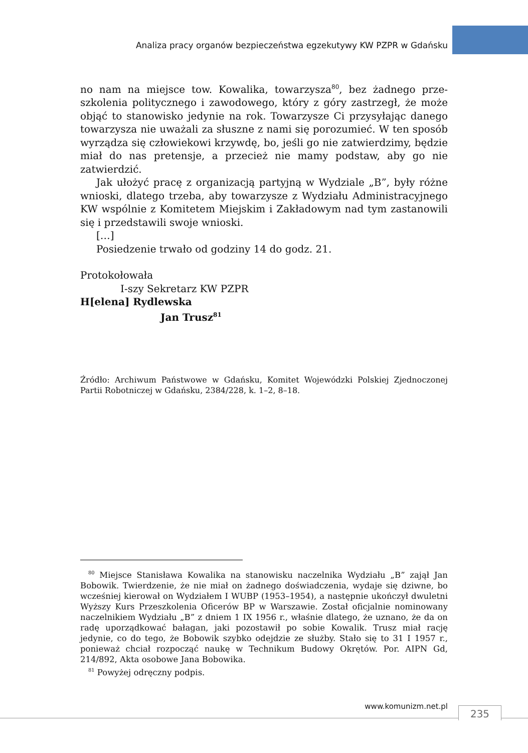Analiza pracy organów bezpieczeństwa egzekutywy KW PZPR w Gdańsku
no nam na miejsce tow. Kowalika, towarzysza<sup>80</sup>, bez żadnego prze­szkolenia politycznego i zawodowego, który z góry zastrzegł, że może objąć to stanowisko jedynie na rok. Towarzysze Ci przysyła­jąc danego towarzysza nie uważali za słuszne z nami się porozu­mieć. W ten sposób wyrządza się człowiekowi krzywdę, bo, jeśli go nie zatwierdzimy, będzie miał do nas pretensje, a przecież nie mamy podstaw, aby go nie zatwierdzić.
Jak ułożyć pracę z organizacją partyjną w Wydziale „B”, były różne wnioski, dlatego trzeba, aby towarzysze z Wydziału Admini­stracyjnego KW wspólnie z Komitetem Miejskim i Zakładowym nad tym zastanowili się i przedstawili swoje wnioski.
[…]
Posiedzenie trwało od godziny 14 do godz. 21.
Protokołowała
I-szy Sekretarz KW PZPR
H[elena] Rydlewska
Jan Trusz<sup>81</sup>
Źródło: Archiwum Państwowe w Gdańsku, Komitet Wojewódzki Polskiej Zjedno­czonej Partii Robotniczej w Gdańsku, 2384/228, k. 1–2, 8–18.
<sup>80</sup> Miejsce Stanisława Kowalika na stanowisku naczelnika Wydziału „B” zajął Jan Bobowik. Twierdzenie, że nie miał on żadnego doświadczenia, wydaje się dziwne, bo wcześniej kierował on Wydziałem I WUBP (1953–1954), a następnie ukończył dwuletni Wyższy Kurs Przeszkolenia Oficerów BP w Warszawie. Został oficjalnie nominowany naczelnikiem Wydziału „B” z dniem 1 IX 1956 r., właśnie dlatego, że uznano, że da on radę uporządkować bałagan, jaki pozostawił po sobie Kowalik. Trusz miał rację jedynie, co do tego, że Bobowik szybko odejdzie ze służby. Stało się to 31 I 1957 r., ponieważ chciał rozpocząć naukę w Technikum Budowy Okrętów. Por. AIPN Gd, 214/892, Akta osobowe Jana Bobowika.
<sup>81</sup> Powyżej odręczny podpis.
www.komunizm.net.pl 235